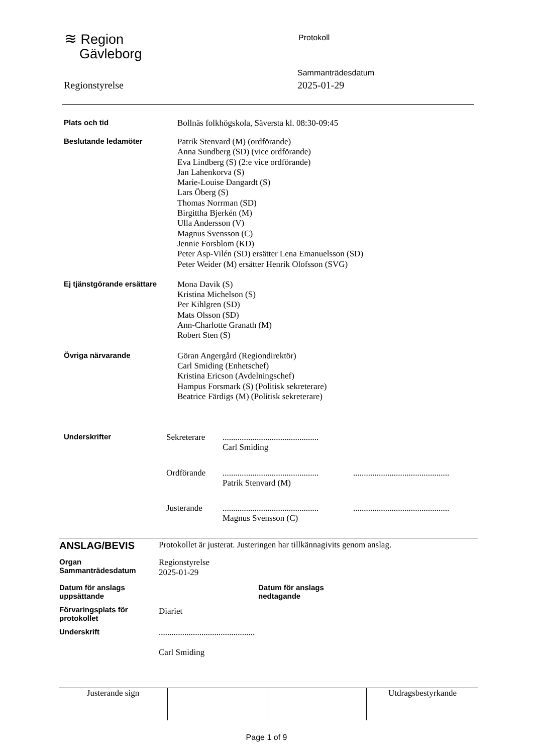≋ Region
Gävleborg
Protokoll
Sammanträdesdatum
2025-01-29
Regionstyrelse
| Plats och tid | Bollnäs folkhögskola, Säversta kl. 08:30-09:45 |
| Beslutande ledamöter | Patrik Stenvard (M) (ordförande) Anna Sundberg (SD) (vice ordförande) Eva Lindberg (S) (2:e vice ordförande) Jan Lahenkorva (S) Marie-Louise Dangardt (S) Lars Öberg (S) Thomas Norrman (SD) Birgittha Bjerkén (M) Ulla Andersson (V) Magnus Svensson (C) Jennie Forsblom (KD) Peter Asp-Vilén (SD) ersätter Lena Emanuelsson (SD) Peter Weider (M) ersätter Henrik Olofsson (SVG) |
| Ej tjänstgörande ersättare | Mona Davik (S) Kristina Michelson (S) Per Kihlgren (SD) Mats Olsson (SD) Ann-Charlotte Granath (M) Robert Sten (S) |
| Övriga närvarande | Göran Angergård (Regiondirektör) Carl Smiding (Enhetschef) Kristina Ericson (Avdelningschef) Hampus Forsmark (S) (Politisk sekreterare) Beatrice Färdigs (M) (Politisk sekreterare) |
| Underskrifter | Sekreterare | ............................................. Carl Smiding | |
| | Ordförande | ............................................. Patrik Stenvard (M) | ............................................. |
| | Justerande | ............................................. Magnus Svensson (C) | ............................................. |
| ANSLAG/BEVIS | Protokollet är justerat. Justeringen har tillkännagivits genom anslag. | | |
| Organ Sammanträdesdatum | Regionstyrelse 2025-01-29 | | |
| Datum för anslags uppsättande | | Datum för anslags nedtagande | |
| Förvaringsplats för protokollet | Diariet | | |
| Underskrift | ............................................. Carl Smiding | | |
| Justerande sign | | | Utdragsbestyrkande |
Page 1 of 9